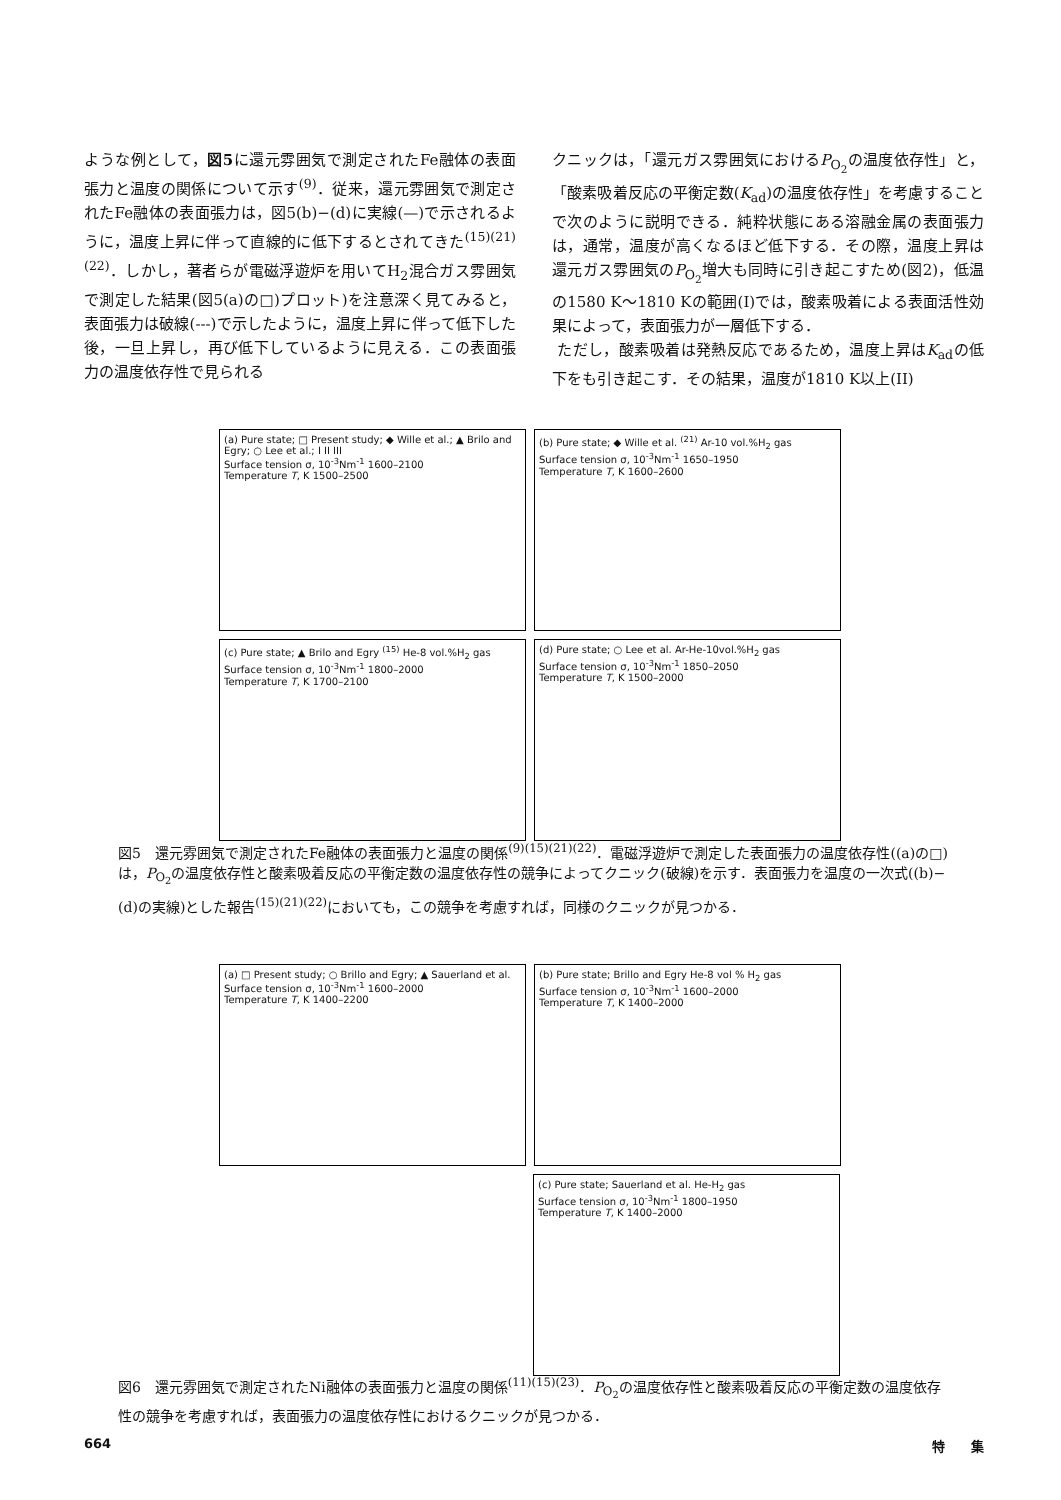ような例として，図5に還元雰囲気で測定されたFe融体の表面張力と温度の関係について示す<sup>(9)</sup>．従来，還元雰囲気で測定されたFe融体の表面張力は，図5(b)−(d)に実線(—)で示されるように，温度上昇に伴って直線的に低下するとされてきた<sup>(15)(21)(22)</sup>．しかし，著者らが電磁浮遊炉を用いてH<sub>2</sub>混合ガス雰囲気で測定した結果(図5(a)の□)プロット)を注意深く見てみると，表面張力は破線(---)で示したように，温度上昇に伴って低下した後，一旦上昇し，再び低下しているように見える．この表面張力の温度依存性で見られる
クニックは，「還元ガス雰囲気におけるP<sub>O<sub>2</sub></sub>の温度依存性」と，「酸素吸着反応の平衡定数(K<sub>ad</sub>)の温度依存性」を考慮することで次のように説明できる．純粋状態にある溶融金属の表面張力は，通常，温度が高くなるほど低下する．その際，温度上昇は還元ガス雰囲気のP<sub>O<sub>2</sub></sub>増大も同時に引き起こすため(図2)，低温の1580 K〜1810 Kの範囲(I)では，酸素吸着による表面活性効果によって，表面張力が一層低下する．
ただし，酸素吸着は発熱反応であるため，温度上昇はK<sub>ad</sub>の低下をも引き起こす．その結果，温度が1810 K以上(II)
(a) Pure state; □ Present study; ◆ Wille et al.; ▲ Brilo and Egry; ○ Lee et al.; I II III
Surface tension σ, 10<sup>-3</sup>Nm<sup>-1</sup> 1600–2100
Temperature T, K 1500–2500
(b) Pure state; ◆ Wille et al. <sup>(21)</sup> Ar-10 vol.%H<sub>2</sub> gas
Surface tension σ, 10<sup>-3</sup>Nm<sup>-1</sup> 1650–1950
Temperature T, K 1600–2600
(c) Pure state; ▲ Brilo and Egry <sup>(15)</sup> He-8 vol.%H<sub>2</sub> gas
Surface tension σ, 10<sup>-3</sup>Nm<sup>-1</sup> 1800–2000
Temperature T, K 1700–2100
(d) Pure state; ○ Lee et al. Ar-He-10vol.%H<sub>2</sub> gas
Surface tension σ, 10<sup>-3</sup>Nm<sup>-1</sup> 1850–2050
Temperature T, K 1500–2000
図5　還元雰囲気で測定されたFe融体の表面張力と温度の関係<sup>(9)(15)(21)(22)</sup>．電磁浮遊炉で測定した表面張力の温度依存性((a)の□)は，P<sub>O<sub>2</sub></sub>の温度依存性と酸素吸着反応の平衡定数の温度依存性の競争によってクニック(破線)を示す．表面張力を温度の一次式((b)−(d)の実線)とした報告<sup>(15)(21)(22)</sup>においても，この競争を考慮すれば，同様のクニックが見つかる．
(a) □ Present study; ○ Brillo and Egry; ▲ Sauerland et al.
Surface tension σ, 10<sup>-3</sup>Nm<sup>-1</sup> 1600–2000
Temperature T, K 1400–2200
(b) Pure state; Brillo and Egry He-8 vol % H<sub>2</sub> gas
Surface tension σ, 10<sup>-3</sup>Nm<sup>-1</sup> 1600–2000
Temperature T, K 1400–2000
(c) Pure state; Sauerland et al. He-H<sub>2</sub> gas
Surface tension σ, 10<sup>-3</sup>Nm<sup>-1</sup> 1800–1950
Temperature T, K 1400–2000
図6　還元雰囲気で測定されたNi融体の表面張力と温度の関係<sup>(11)(15)(23)</sup>．P<sub>O<sub>2</sub></sub>の温度依存性と酸素吸着反応の平衡定数の温度依存性の競争を考慮すれば，表面張力の温度依存性におけるクニックが見つかる．
664 特　　集